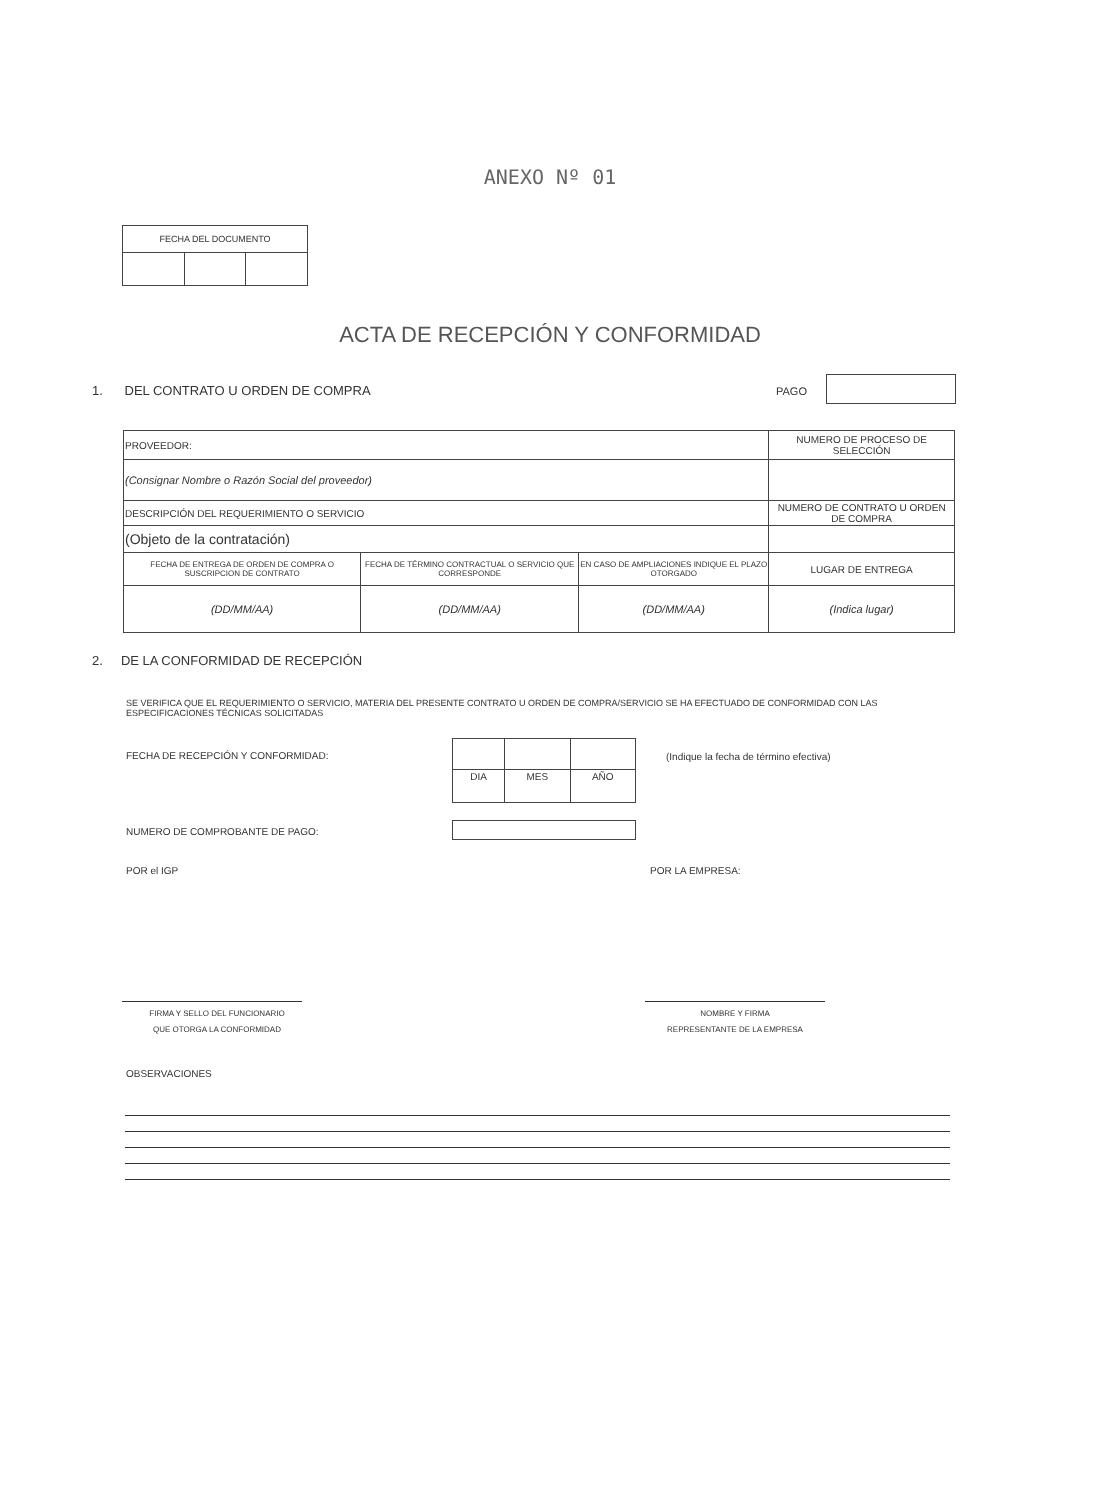ANEXO Nº 01
| FECHA DEL DOCUMENTO | | |
| --- | --- | --- |
ACTA DE RECEPCIÓN Y CONFORMIDAD
1. DEL CONTRATO U ORDEN DE COMPRA
PAGO
| PROVEEDOR: | | | NUMERO DE PROCESO DE SELECCIÓN |
| (Consignar Nombre o Razón Social del proveedor) | | | |
| DESCRIPCIÓN DEL REQUERIMIENTO O SERVICIO | | | NUMERO DE CONTRATO U ORDEN DE COMPRA |
| (Objeto de la contratación) | | | |
| FECHA DE ENTREGA DE ORDEN DE COMPRA O SUSCRIPCION DE CONTRATO | FECHA DE TÉRMINO CONTRACTUAL O SERVICIO QUE CORRESPONDE | EN CASO DE AMPLIACIONES INDIQUE EL PLAZO OTORGADO | LUGAR DE ENTREGA |
| (DD/MM/AA) | (DD/MM/AA) | (DD/MM/AA) | (Indica lugar) |
2. DE LA CONFORMIDAD DE RECEPCIÓN
SE VERIFICA QUE EL REQUERIMIENTO O SERVICIO, MATERIA DEL PRESENTE CONTRATO U ORDEN DE COMPRA/SERVICIO SE HA EFECTUADO DE CONFORMIDAD CON LAS ESPECIFICACIONES TÉCNICAS SOLICITADAS
FECHA DE RECEPCIÓN Y CONFORMIDAD:
| DIA | MES | AÑO |
(Indique la fecha de término efectiva)
NUMERO DE COMPROBANTE DE PAGO:
POR el IGP POR LA EMPRESA:
FIRMA Y SELLO DEL FUNCIONARIO
QUE OTORGA LA CONFORMIDAD
NOMBRE Y FIRMA
REPRESENTANTE DE LA EMPRESA
OBSERVACIONES